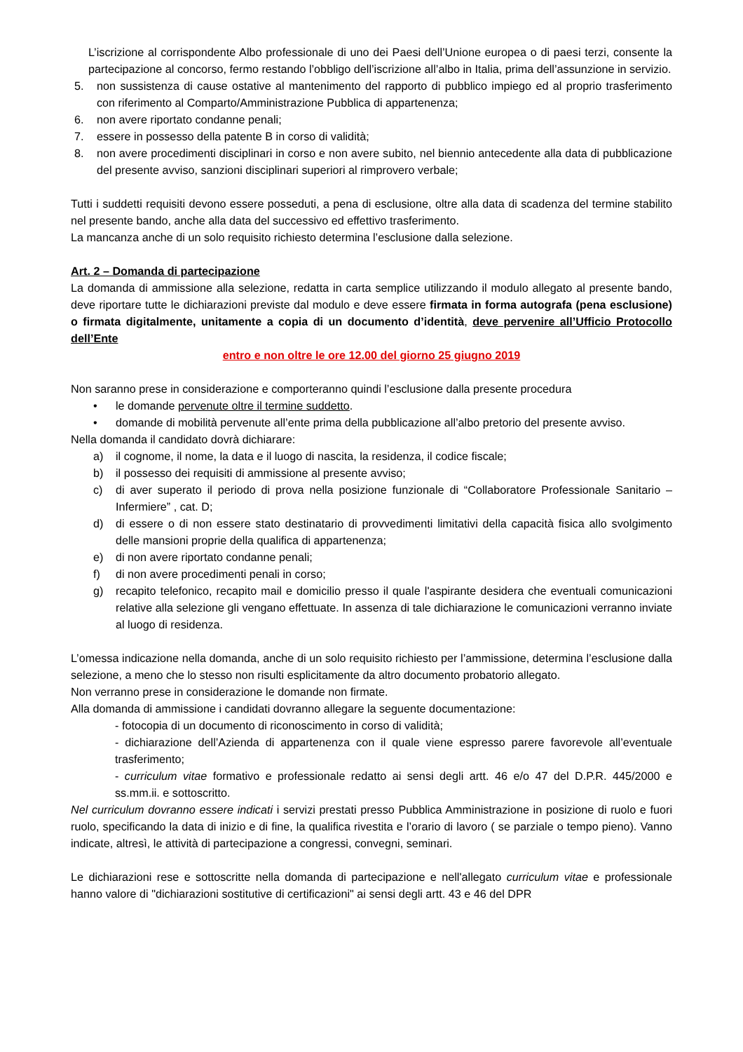L’iscrizione al corrispondente Albo professionale di uno dei Paesi dell’Unione europea o di paesi terzi, consente la partecipazione al concorso, fermo restando l’obbligo dell’iscrizione all’albo in Italia, prima dell’assunzione in servizio.
5. non sussistenza di cause ostative al mantenimento del rapporto di pubblico impiego ed al proprio trasferimento con riferimento al Comparto/Amministrazione Pubblica di appartenenza;
6. non avere riportato condanne penali;
7. essere in possesso della patente B in corso di validità;
8. non avere procedimenti disciplinari in corso e non avere subito, nel biennio antecedente alla data di pubblicazione del presente avviso, sanzioni disciplinari superiori al rimprovero verbale;
Tutti i suddetti requisiti devono essere posseduti, a pena di esclusione, oltre alla data di scadenza del termine stabilito nel presente bando, anche alla data del successivo ed effettivo trasferimento.
La mancanza anche di un solo requisito richiesto determina l’esclusione dalla selezione.
Art. 2 – Domanda di partecipazione
La domanda di ammissione alla selezione, redatta in carta semplice utilizzando il modulo allegato al presente bando, deve riportare tutte le dichiarazioni previste dal modulo e deve essere firmata in forma autografa (pena esclusione) o firmata digitalmente, unitamente a copia di un documento d’identità, deve pervenire all’Ufficio Protocollo dell’Ente
entro e non oltre le ore 12.00 del giorno 25 giugno 2019
Non saranno prese in considerazione e comporteranno quindi l’esclusione dalla presente procedura
• le domande pervenute oltre il termine suddetto.
• domande di mobilità pervenute all’ente prima della pubblicazione all’albo pretorio del presente avviso.
Nella domanda il candidato dovrà dichiarare:
a) il cognome, il nome, la data e il luogo di nascita, la residenza, il codice fiscale;
b) il possesso dei requisiti di ammissione al presente avviso;
c) di aver superato il periodo di prova nella posizione funzionale di “Collaboratore Professionale Sanitario – Infermiere” , cat. D;
d) di essere o di non essere stato destinatario di provvedimenti limitativi della capacità fisica allo svolgimento delle mansioni proprie della qualifica di appartenenza;
e) di non avere riportato condanne penali;
f) di non avere procedimenti penali in corso;
g) recapito telefonico, recapito mail e domicilio presso il quale l'aspirante desidera che eventuali comunicazioni relative alla selezione gli vengano effettuate. In assenza di tale dichiarazione le comunicazioni verranno inviate al luogo di residenza.
L’omessa indicazione nella domanda, anche di un solo requisito richiesto per l’ammissione, determina l’esclusione dalla selezione, a meno che lo stesso non risulti esplicitamente da altro documento probatorio allegato.
Non verranno prese in considerazione le domande non firmate.
Alla domanda di ammissione i candidati dovranno allegare la seguente documentazione:
- fotocopia di un documento di riconoscimento in corso di validità;
- dichiarazione dell’Azienda di appartenenza con il quale viene espresso parere favorevole all’eventuale trasferimento;
- curriculum vitae formativo e professionale redatto ai sensi degli artt. 46 e/o 47 del D.P.R. 445/2000 e ss.mm.ii. e sottoscritto.
Nel curriculum dovranno essere indicati i servizi prestati presso Pubblica Amministrazione in posizione di ruolo e fuori ruolo, specificando la data di inizio e di fine, la qualifica rivestita e l’orario di lavoro ( se parziale o tempo pieno). Vanno indicate, altresì, le attività di partecipazione a congressi, convegni, seminari.
Le dichiarazioni rese e sottoscritte nella domanda di partecipazione e nell'allegato curriculum vitae e professionale hanno valore di "dichiarazioni sostitutive di certificazioni" ai sensi degli artt. 43 e 46 del DPR